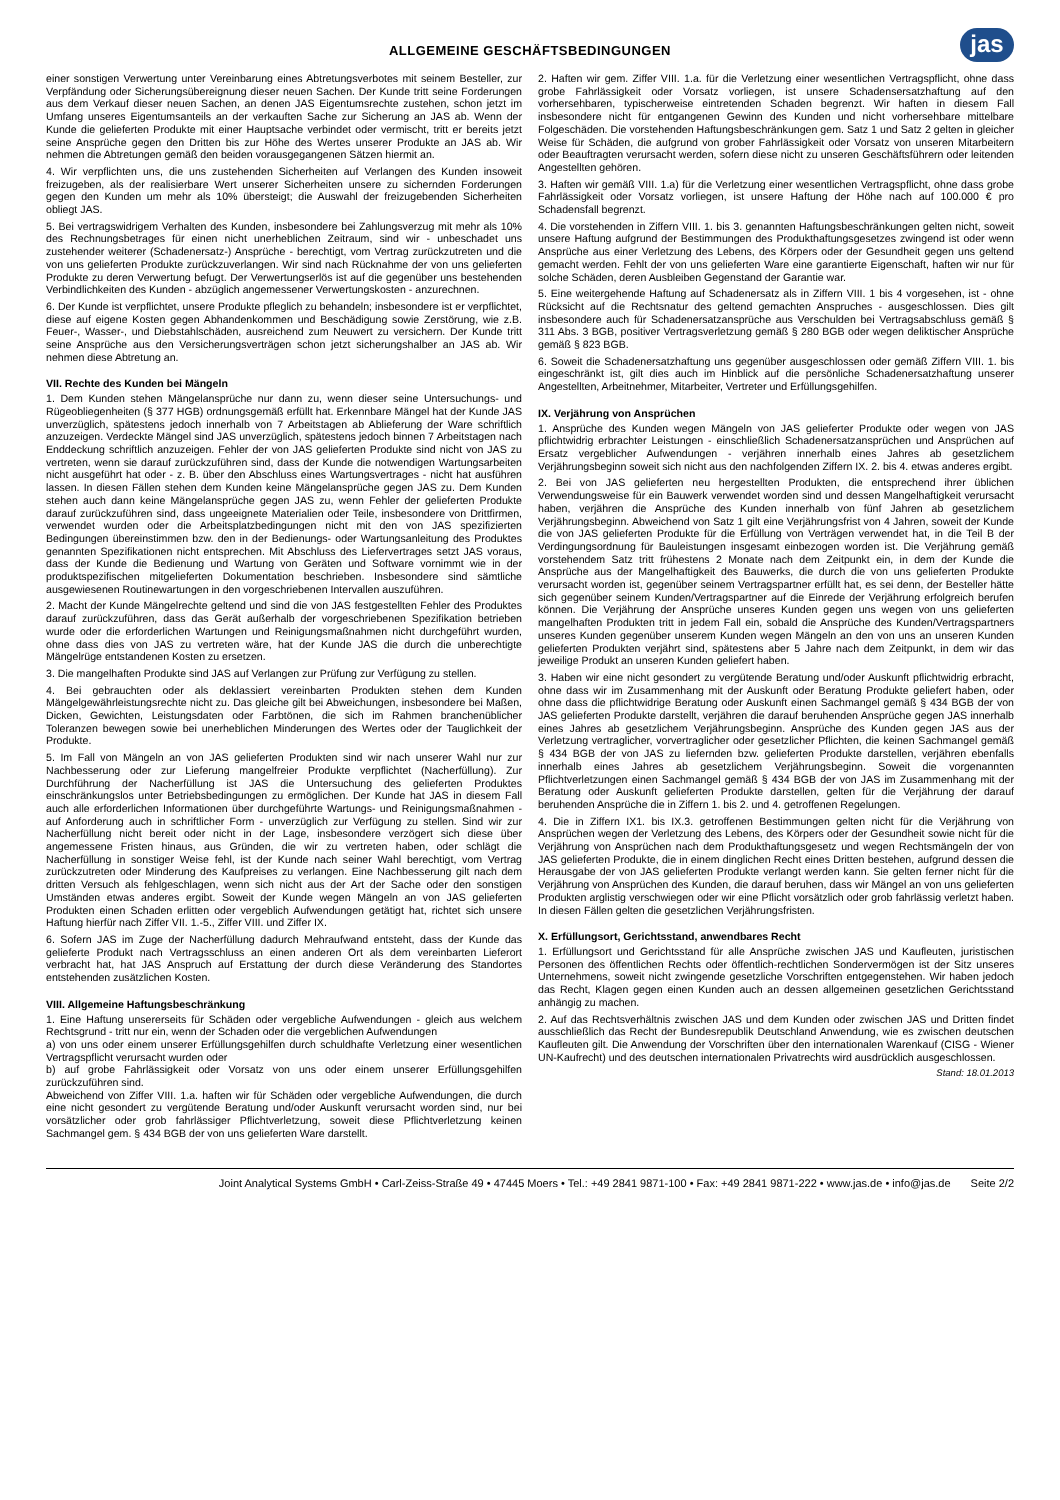ALLGEMEINE GESCHÄFTSBEDINGUNGEN
jas
einer sonstigen Verwertung unter Vereinbarung eines Abtretungsverbotes mit seinem Besteller, zur Verpfändung oder Sicherungsübereignung dieser neuen Sachen. Der Kunde tritt seine Forderungen aus dem Verkauf dieser neuen Sachen, an denen JAS Eigentumsrechte zustehen, schon jetzt im Umfang unseres Eigentumsanteils an der verkauften Sache zur Sicherung an JAS ab. Wenn der Kunde die gelieferten Produkte mit einer Hauptsache verbindet oder vermischt, tritt er bereits jetzt seine Ansprüche gegen den Dritten bis zur Höhe des Wertes unserer Produkte an JAS ab. Wir nehmen die Abtretungen gemäß den beiden vorausgegangenen Sätzen hiermit an.
4. Wir verpflichten uns, die uns zustehenden Sicherheiten auf Verlangen des Kunden insoweit freizugeben, als der realisierbare Wert unserer Sicherheiten unsere zu sichernden Forderungen gegen den Kunden um mehr als 10% übersteigt; die Auswahl der freizugebenden Sicherheiten obliegt JAS.
5. Bei vertragswidrigem Verhalten des Kunden, insbesondere bei Zahlungsverzug mit mehr als 10% des Rechnungsbetrages für einen nicht unerheblichen Zeitraum, sind wir - unbeschadet uns zustehender weiterer (Schadenersatz-) Ansprüche - berechtigt, vom Vertrag zurückzutreten und die von uns gelieferten Produkte zurückzuverlangen. Wir sind nach Rücknahme der von uns gelieferten Produkte zu deren Verwertung befugt. Der Verwertungserlös ist auf die gegenüber uns bestehenden Verbindlichkeiten des Kunden - abzüglich angemessener Verwertungskosten - anzurechnen.
6. Der Kunde ist verpflichtet, unsere Produkte pfleglich zu behandeln; insbesondere ist er verpflichtet, diese auf eigene Kosten gegen Abhandenkommen und Beschädigung sowie Zerstörung, wie z.B. Feuer-, Wasser-, und Diebstahlschäden, ausreichend zum Neuwert zu versichern. Der Kunde tritt seine Ansprüche aus den Versicherungsverträgen schon jetzt sicherungshalber an JAS ab. Wir nehmen diese Abtretung an.
VII. Rechte des Kunden bei Mängeln
1. Dem Kunden stehen Mängelansprüche nur dann zu, wenn dieser seine Untersuchungs- und Rügeobliegenheiten (§ 377 HGB) ordnungsgemäß erfüllt hat. Erkennbare Mängel hat der Kunde JAS unverzüglich, spätestens jedoch innerhalb von 7 Arbeitstagen ab Ablieferung der Ware schriftlich anzuzeigen. Verdeckte Mängel sind JAS unverzüglich, spätestens jedoch binnen 7 Arbeitstagen nach Enddeckung schriftlich anzuzeigen. Fehler der von JAS gelieferten Produkte sind nicht von JAS zu vertreten, wenn sie darauf zurückzuführen sind, dass der Kunde die notwendigen Wartungsarbeiten nicht ausgeführt hat oder - z. B. über den Abschluss eines Wartungsvertrages - nicht hat ausführen lassen. In diesen Fällen stehen dem Kunden keine Mängelansprüche gegen JAS zu. Dem Kunden stehen auch dann keine Mängelansprüche gegen JAS zu, wenn Fehler der gelieferten Produkte darauf zurückzuführen sind, dass ungeeignete Materialien oder Teile, insbesondere von Drittfirmen, verwendet wurden oder die Arbeitsplatzbedingungen nicht mit den von JAS spezifizierten Bedingungen übereinstimmen bzw. den in der Bedienungs- oder Wartungsanleitung des Produktes genannten Spezifikationen nicht entsprechen. Mit Abschluss des Liefervertrages setzt JAS voraus, dass der Kunde die Bedienung und Wartung von Geräten und Software vornimmt wie in der produktspezifischen mitgelieferten Dokumentation beschrieben. Insbesondere sind sämtliche ausgewiesenen Routinewartungen in den vorgeschriebenen Intervallen auszuführen.
2. Macht der Kunde Mängelrechte geltend und sind die von JAS festgestellten Fehler des Produktes darauf zurückzuführen, dass das Gerät außerhalb der vorgeschriebenen Spezifikation betrieben wurde oder die erforderlichen Wartungen und Reinigungsmaßnahmen nicht durchgeführt wurden, ohne dass dies von JAS zu vertreten wäre, hat der Kunde JAS die durch die unberechtigte Mängelrüge entstandenen Kosten zu ersetzen.
3. Die mangelhaften Produkte sind JAS auf Verlangen zur Prüfung zur Verfügung zu stellen.
4. Bei gebrauchten oder als deklassiert vereinbarten Produkten stehen dem Kunden Mängelgewährleistungsrechte nicht zu. Das gleiche gilt bei Abweichungen, insbesondere bei Maßen, Dicken, Gewichten, Leistungsdaten oder Farbtönen, die sich im Rahmen branchenüblicher Toleranzen bewegen sowie bei unerheblichen Minderungen des Wertes oder der Tauglichkeit der Produkte.
5. Im Fall von Mängeln an von JAS gelieferten Produkten sind wir nach unserer Wahl nur zur Nachbesserung oder zur Lieferung mangelfreier Produkte verpflichtet (Nacherfüllung). Zur Durchführung der Nacherfüllung ist JAS die Untersuchung des gelieferten Produktes einschränkungslos unter Betriebsbedingungen zu ermöglichen. Der Kunde hat JAS in diesem Fall auch alle erforderlichen Informationen über durchgeführte Wartungs- und Reinigungsmaßnahmen - auf Anforderung auch in schriftlicher Form - unverzüglich zur Verfügung zu stellen. Sind wir zur Nacherfüllung nicht bereit oder nicht in der Lage, insbesondere verzögert sich diese über angemessene Fristen hinaus, aus Gründen, die wir zu vertreten haben, oder schlägt die Nacherfüllung in sonstiger Weise fehl, ist der Kunde nach seiner Wahl berechtigt, vom Vertrag zurückzutreten oder Minderung des Kaufpreises zu verlangen. Eine Nachbesserung gilt nach dem dritten Versuch als fehlgeschlagen, wenn sich nicht aus der Art der Sache oder den sonstigen Umständen etwas anderes ergibt. Soweit der Kunde wegen Mängeln an von JAS gelieferten Produkten einen Schaden erlitten oder vergeblich Aufwendungen getätigt hat, richtet sich unsere Haftung hierfür nach Ziffer VII. 1.-5., Ziffer VIII. und Ziffer IX.
6. Sofern JAS im Zuge der Nacherfüllung dadurch Mehraufwand entsteht, dass der Kunde das gelieferte Produkt nach Vertragsschluss an einen anderen Ort als dem vereinbarten Lieferort verbracht hat, hat JAS Anspruch auf Erstattung der durch diese Veränderung des Standortes entstehenden zusätzlichen Kosten.
VIII. Allgemeine Haftungsbeschränkung
1. Eine Haftung unsererseits für Schäden oder vergebliche Aufwendungen - gleich aus welchem Rechtsgrund - tritt nur ein, wenn der Schaden oder die vergeblichen Aufwendungen
a) von uns oder einem unserer Erfüllungsgehilfen durch schuldhafte Verletzung einer wesentlichen Vertragspflicht verursacht wurden oder
b) auf grobe Fahrlässigkeit oder Vorsatz von uns oder einem unserer Erfüllungsgehilfen zurückzuführen sind.
Abweichend von Ziffer VIII. 1.a. haften wir für Schäden oder vergebliche Aufwendungen, die durch eine nicht gesondert zu vergütende Beratung und/oder Auskunft verursacht worden sind, nur bei vorsätzlicher oder grob fahrlässiger Pflichtverletzung, soweit diese Pflichtverletzung keinen Sachmangel gem. § 434 BGB der von uns gelieferten Ware darstellt.
2. Haften wir gem. Ziffer VIII. 1.a. für die Verletzung einer wesentlichen Vertragspflicht, ohne dass grobe Fahrlässigkeit oder Vorsatz vorliegen, ist unsere Schadensersatzhaftung auf den vorhersehbaren, typischerweise eintretenden Schaden begrenzt. Wir haften in diesem Fall insbesondere nicht für entgangenen Gewinn des Kunden und nicht vorhersehbare mittelbare Folgeschäden. Die vorstehenden Haftungsbeschränkungen gem. Satz 1 und Satz 2 gelten in gleicher Weise für Schäden, die aufgrund von grober Fahrlässigkeit oder Vorsatz von unseren Mitarbeitern oder Beauftragten verursacht werden, sofern diese nicht zu unseren Geschäftsführern oder leitenden Angestellten gehören.
3. Haften wir gemäß VIII. 1.a) für die Verletzung einer wesentlichen Vertragspflicht, ohne dass grobe Fahrlässigkeit oder Vorsatz vorliegen, ist unsere Haftung der Höhe nach auf 100.000 € pro Schadensfall begrenzt.
4. Die vorstehenden in Ziffern VIII. 1. bis 3. genannten Haftungsbeschränkungen gelten nicht, soweit unsere Haftung aufgrund der Bestimmungen des Produkthaftungsgesetzes zwingend ist oder wenn Ansprüche aus einer Verletzung des Lebens, des Körpers oder der Gesundheit gegen uns geltend gemacht werden. Fehlt der von uns gelieferten Ware eine garantierte Eigenschaft, haften wir nur für solche Schäden, deren Ausbleiben Gegenstand der Garantie war.
5. Eine weitergehende Haftung auf Schadenersatz als in Ziffern VIII. 1 bis 4 vorgesehen, ist - ohne Rücksicht auf die Rechtsnatur des geltend gemachten Anspruches - ausgeschlossen. Dies gilt insbesondere auch für Schadenersatzansprüche aus Verschulden bei Vertragsabschluss gemäß § 311 Abs. 3 BGB, positiver Vertragsverletzung gemäß § 280 BGB oder wegen deliktischer Ansprüche gemäß § 823 BGB.
6. Soweit die Schadenersatzhaftung uns gegenüber ausgeschlossen oder gemäß Ziffern VIII. 1. bis eingeschränkt ist, gilt dies auch im Hinblick auf die persönliche Schadenersatzhaftung unserer Angestellten, Arbeitnehmer, Mitarbeiter, Vertreter und Erfüllungsgehilfen.
IX. Verjährung von Ansprüchen
1. Ansprüche des Kunden wegen Mängeln von JAS gelieferter Produkte oder wegen von JAS pflichtwidrig erbrachter Leistungen - einschließlich Schadenersatzansprüchen und Ansprüchen auf Ersatz vergeblicher Aufwendungen - verjähren innerhalb eines Jahres ab gesetzlichem Verjährungsbeginn soweit sich nicht aus den nachfolgenden Ziffern IX. 2. bis 4. etwas anderes ergibt.
2. Bei von JAS gelieferten neu hergestellten Produkten, die entsprechend ihrer üblichen Verwendungsweise für ein Bauwerk verwendet worden sind und dessen Mangelhaftigkeit verursacht haben, verjähren die Ansprüche des Kunden innerhalb von fünf Jahren ab gesetzlichem Verjährungsbeginn. Abweichend von Satz 1 gilt eine Verjährungsfrist von 4 Jahren, soweit der Kunde die von JAS gelieferten Produkte für die Erfüllung von Verträgen verwendet hat, in die Teil B der Verdingungsordnung für Bauleistungen insgesamt einbezogen worden ist. Die Verjährung gemäß vorstehendem Satz tritt frühestens 2 Monate nach dem Zeitpunkt ein, in dem der Kunde die Ansprüche aus der Mangelhaftigkeit des Bauwerks, die durch die von uns gelieferten Produkte verursacht worden ist, gegenüber seinem Vertragspartner erfüllt hat, es sei denn, der Besteller hätte sich gegenüber seinem Kunden/Vertragspartner auf die Einrede der Verjährung erfolgreich berufen können. Die Verjährung der Ansprüche unseres Kunden gegen uns wegen von uns gelieferten mangelhaften Produkten tritt in jedem Fall ein, sobald die Ansprüche des Kunden/Vertragspartners unseres Kunden gegenüber unserem Kunden wegen Mängeln an den von uns an unseren Kunden gelieferten Produkten verjährt sind, spätestens aber 5 Jahre nach dem Zeitpunkt, in dem wir das jeweilige Produkt an unseren Kunden geliefert haben.
3. Haben wir eine nicht gesondert zu vergütende Beratung und/oder Auskunft pflichtwidrig erbracht, ohne dass wir im Zusammenhang mit der Auskunft oder Beratung Produkte geliefert haben, oder ohne dass die pflichtwidrige Beratung oder Auskunft einen Sachmangel gemäß § 434 BGB der von JAS gelieferten Produkte darstellt, verjähren die darauf beruhenden Ansprüche gegen JAS innerhalb eines Jahres ab gesetzlichem Verjährungsbeginn. Ansprüche des Kunden gegen JAS aus der Verletzung vertraglicher, vorvertraglicher oder gesetzlicher Pflichten, die keinen Sachmangel gemäß § 434 BGB der von JAS zu liefernden bzw. gelieferten Produkte darstellen, verjähren ebenfalls innerhalb eines Jahres ab gesetzlichem Verjährungsbeginn. Soweit die vorgenannten Pflichtverletzungen einen Sachmangel gemäß § 434 BGB der von JAS im Zusammenhang mit der Beratung oder Auskunft gelieferten Produkte darstellen, gelten für die Verjährung der darauf beruhenden Ansprüche die in Ziffern 1. bis 2. und 4. getroffenen Regelungen.
4. Die in Ziffern IX1. bis IX.3. getroffenen Bestimmungen gelten nicht für die Verjährung von Ansprüchen wegen der Verletzung des Lebens, des Körpers oder der Gesundheit sowie nicht für die Verjährung von Ansprüchen nach dem Produkthaftungsgesetz und wegen Rechtsmängeln der von JAS gelieferten Produkte, die in einem dinglichen Recht eines Dritten bestehen, aufgrund dessen die Herausgabe der von JAS gelieferten Produkte verlangt werden kann. Sie gelten ferner nicht für die Verjährung von Ansprüchen des Kunden, die darauf beruhen, dass wir Mängel an von uns gelieferten Produkten arglistig verschwiegen oder wir eine Pflicht vorsätzlich oder grob fahrlässig verletzt haben. In diesen Fällen gelten die gesetzlichen Verjährungsfristen.
X. Erfüllungsort, Gerichtsstand, anwendbares Recht
1. Erfüllungsort und Gerichtsstand für alle Ansprüche zwischen JAS und Kaufleuten, juristischen Personen des öffentlichen Rechts oder öffentlich-rechtlichen Sondervermögen ist der Sitz unseres Unternehmens, soweit nicht zwingende gesetzliche Vorschriften entgegenstehen. Wir haben jedoch das Recht, Klagen gegen einen Kunden auch an dessen allgemeinen gesetzlichen Gerichtsstand anhängig zu machen.
2. Auf das Rechtsverhältnis zwischen JAS und dem Kunden oder zwischen JAS und Dritten findet ausschließlich das Recht der Bundesrepublik Deutschland Anwendung, wie es zwischen deutschen Kaufleuten gilt. Die Anwendung der Vorschriften über den internationalen Warenkauf (CISG - Wiener UN-Kaufrecht) und des deutschen internationalen Privatrechts wird ausdrücklich ausgeschlossen.
Stand: 18.01.2013
Joint Analytical Systems GmbH • Carl-Zeiss-Straße 49 • 47445 Moers • Tel.: +49 2841 9871-100 • Fax: +49 2841 9871-222 • www.jas.de • info@jas.de Seite 2/2